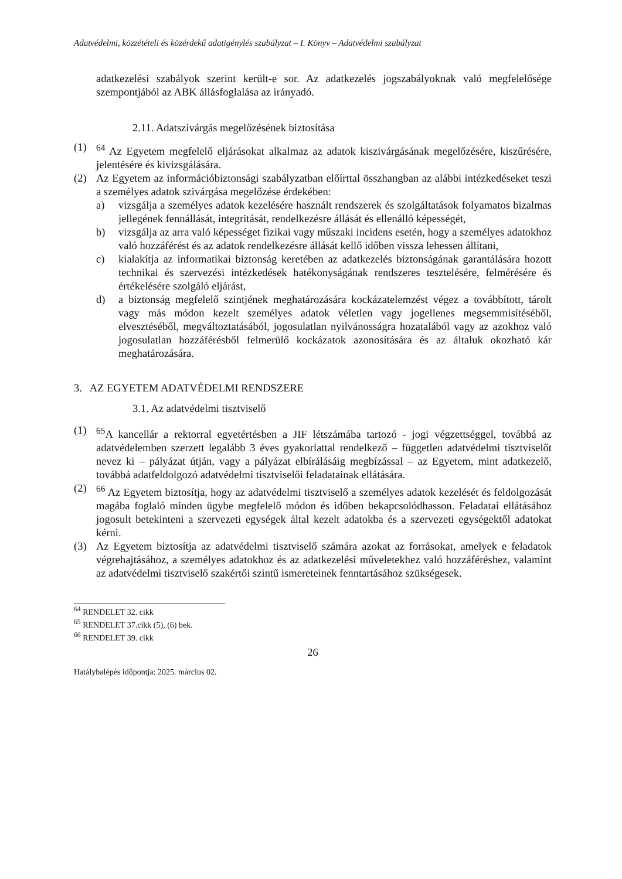Adatvédelmi, közzétételi és közérdekű adatigénylés szabályzat – I. Könyv – Adatvédelmi szabályzat
adatkezelési szabályok szerint került-e sor. Az adatkezelés jogszabályoknak való megfelelősége szempontjából az ABK állásfoglalása az irányadó.
2.11. Adatszivárgás megelőzésének biztosítása
(1) <sup>64</sup> Az Egyetem megfelelő eljárásokat alkalmaz az adatok kiszivárgásának megelőzésére, kiszűrésére, jelentésére és kivizsgálására.
(2) Az Egyetem az információbiztonsági szabályzatban előírttal összhangban az alábbi intézkedéseket teszi a személyes adatok szivárgása megelőzése érdekében:
a) vizsgálja a személyes adatok kezelésére használt rendszerek és szolgáltatások folyamatos bizalmas jellegének fennállását, integritását, rendelkezésre állását és ellenálló képességét,
b) vizsgálja az arra való képességet fizikai vagy műszaki incidens esetén, hogy a személyes adatokhoz való hozzáférést és az adatok rendelkezésre állását kellő időben vissza lehessen állítani,
c) kialakítja az informatikai biztonság keretében az adatkezelés biztonságának garantálására hozott technikai és szervezési intézkedések hatékonyságának rendszeres tesztelésére, felmérésére és értékelésére szolgáló eljárást,
d) a biztonság megfelelő szintjének meghatározására kockázatelemzést végez a továbbított, tárolt vagy más módon kezelt személyes adatok véletlen vagy jogellenes megsemmisítéséből, elvesztéséből, megváltoztatásából, jogosulatlan nyilvánosságra hozatalából vagy az azokhoz való jogosulatlan hozzáférésből felmerülő kockázatok azonosítására és az általuk okozható kár meghatározására.
3. AZ EGYETEM ADATVÉDELMI RENDSZERE
3.1. Az adatvédelmi tisztviselő
(1) <sup>65</sup>A kancellár a rektorral egyetértésben a JIF létszámába tartozó - jogi végzettséggel, továbbá az adatvédelemben szerzett legalább 3 éves gyakorlattal rendelkező – független adatvédelmi tisztviselőt nevez ki – pályázat útján, vagy a pályázat elbírálásáig megbízással – az Egyetem, mint adatkezelő, továbbá adatfeldolgozó adatvédelmi tisztviselői feladatainak ellátására.
(2) <sup>66</sup> Az Egyetem biztosítja, hogy az adatvédelmi tisztviselő a személyes adatok kezelését és feldolgozását magába foglaló minden ügybe megfelelő módon és időben bekapcsolódhasson. Feladatai ellátásához jogosult betekinteni a szervezeti egységek által kezelt adatokba és a szervezeti egységektől adatokat kérni.
(3) Az Egyetem biztosítja az adatvédelmi tisztviselő számára azokat az forrásokat, amelyek e feladatok végrehajtásához, a személyes adatokhoz és az adatkezelési műveletekhez való hozzáféréshez, valamint az adatvédelmi tisztviselő szakértői szintű ismereteinek fenntartásához szükségesek.
<sup>64</sup> RENDELET 32. cikk
<sup>65</sup> RENDELET 37.cikk (5), (6) bek.
<sup>66</sup> RENDELET 39. cikk
26
Hatálybalépés időpontja: 2025. március 02.